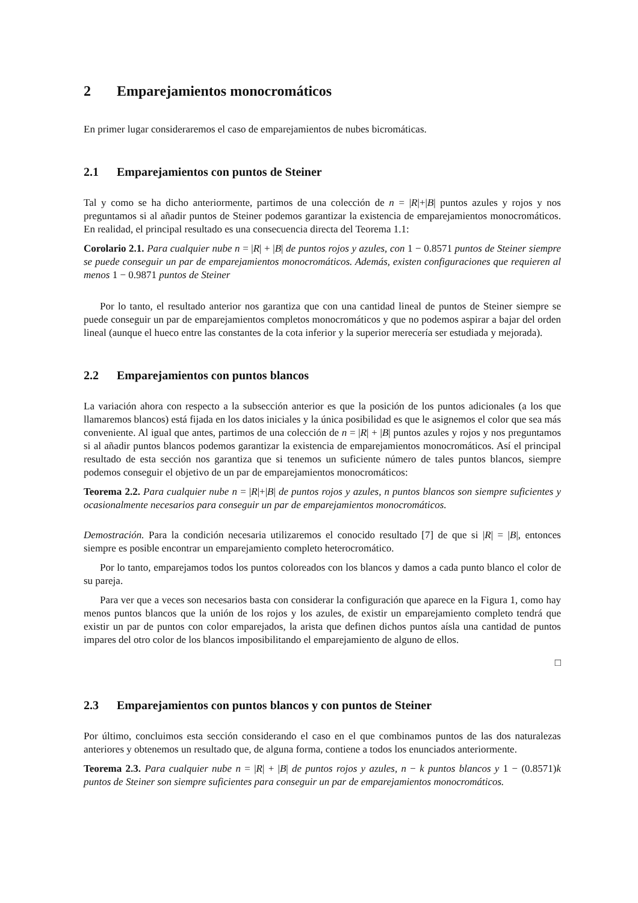2 Emparejamientos monocromáticos
En primer lugar consideraremos el caso de emparejamientos de nubes bicromáticas.
2.1 Emparejamientos con puntos de Steiner
Tal y como se ha dicho anteriormente, partimos de una colección de n = |R|+|B| puntos azules y rojos y nos preguntamos si al añadir puntos de Steiner podemos garantizar la existencia de emparejamientos monocromáticos. En realidad, el principal resultado es una consecuencia directa del Teorema 1.1:
Corolario 2.1. Para cualquier nube n = |R| + |B| de puntos rojos y azules, con 1 − 0.8571 puntos de Steiner siempre se puede conseguir un par de emparejamientos monocromáticos. Además, existen configuraciones que requieren al menos 1 − 0.9871 puntos de Steiner
Por lo tanto, el resultado anterior nos garantiza que con una cantidad lineal de puntos de Steiner siempre se puede conseguir un par de emparejamientos completos monocromáticos y que no podemos aspirar a bajar del orden lineal (aunque el hueco entre las constantes de la cota inferior y la superior merecería ser estudiada y mejorada).
2.2 Emparejamientos con puntos blancos
La variación ahora con respecto a la subsección anterior es que la posición de los puntos adicionales (a los que llamaremos blancos) está fijada en los datos iniciales y la única posibilidad es que le asignemos el color que sea más conveniente. Al igual que antes, partimos de una colección de n = |R| + |B| puntos azules y rojos y nos preguntamos si al añadir puntos blancos podemos garantizar la existencia de emparejamientos monocromáticos. Así el principal resultado de esta sección nos garantiza que si tenemos un suficiente número de tales puntos blancos, siempre podemos conseguir el objetivo de un par de emparejamientos monocromáticos:
Teorema 2.2. Para cualquier nube n = |R|+|B| de puntos rojos y azules, n puntos blancos son siempre suficientes y ocasionalmente necesarios para conseguir un par de emparejamientos monocromáticos.
Demostración. Para la condición necesaria utilizaremos el conocido resultado [7] de que si |R| = |B|, entonces siempre es posible encontrar un emparejamiento completo heterocromático.
Por lo tanto, emparejamos todos los puntos coloreados con los blancos y damos a cada punto blanco el color de su pareja.
Para ver que a veces son necesarios basta con considerar la configuración que aparece en la Figura 1, como hay menos puntos blancos que la unión de los rojos y los azules, de existir un emparejamiento completo tendrá que existir un par de puntos con color emparejados, la arista que definen dichos puntos aísla una cantidad de puntos impares del otro color de los blancos imposibilitando el emparejamiento de alguno de ellos.
□
2.3 Emparejamientos con puntos blancos y con puntos de Steiner
Por último, concluimos esta sección considerando el caso en el que combinamos puntos de las dos naturalezas anteriores y obtenemos un resultado que, de alguna forma, contiene a todos los enunciados anteriormente.
Teorema 2.3. Para cualquier nube n = |R| + |B| de puntos rojos y azules, n − k puntos blancos y 1 − (0.8571)k puntos de Steiner son siempre suficientes para conseguir un par de emparejamientos monocromáticos.